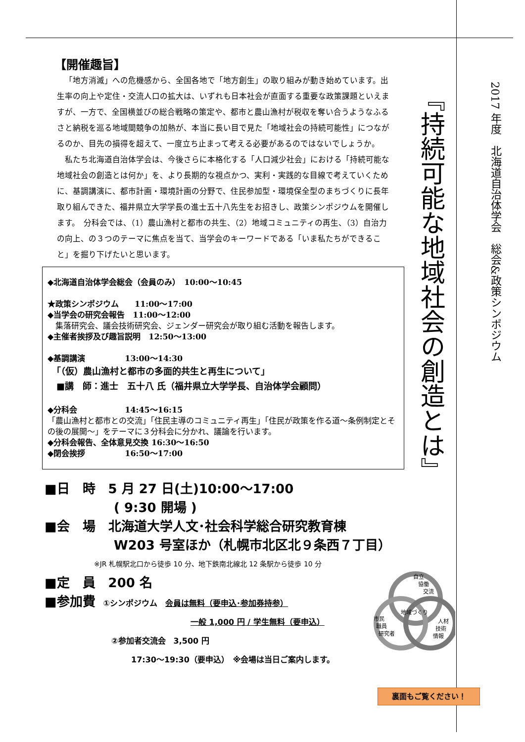【開催趣旨】
「地方消滅」への危機感から、全国各地で「地方創生」の取り組みが動き始めています。出生率の向上や定住・交流人口の拡大は、いずれも日本社会が直面する重要な政策課題といえますが、一方で、全国横並びの総合戦略の策定や、都市と農山漁村が税収を奪い合うようなふるさと納税を巡る地域間競争の加熱が、本当に長い目で見た「地域社会の持続可能性」につながるのか、目先の損得を超えて、一度立ち止まって考える必要があるのではないでしょうか。
私たち北海道自治体学会は、今後さらに本格化する「人口減少社会」における「持続可能な地域社会の創造とは何か」を、より長期的な視点かつ、実利・実践的な目線で考えていくために、基調講演に、都市計画・環境計画の分野で、住民参加型・環境保全型のまちづくりに長年取り組んできた、福井県立大学学長の進士五十八先生をお招きし、政策シンポジウムを開催します。　分科会では、（1）農山漁村と都市の共生、（2）地域コミュニティの再生、（3）自治力の向上、の３つのテーマに焦点を当て、当学会のキーワードである「いま私たちができること」を掘り下げたいと思います。
◆北海道自治体学会総会（会員のみ）　10:00～10:45
★政策シンポジウム　　11:00～17:00
◆当学会の研究会報告　11:00～12:00
　集落研究会、議会技術研究会、ジェンダー研究会が取り組む活動を報告します。
◆主催者挨拶及び趣旨説明　12:50～13:00
◆基調講演　　　　　13:00～14:30
　「（仮）農山漁村と都市の多面的共生と再生について」
　■講　師：進士　五十八 氏（福井県立大学学長、自治体学会顧問）
◆分科会　　　　　　14:45～16:15
「農山漁村と都市との交流」「住民主導のコミュニティ再生」「住民が政策を作る道～条例制定とその後の展開～」をテーマに３分科会に分かれ、議論を行います。
◆分科会報告、全体意見交換 16:30～16:50
◆閉会挨拶　　　　　16:50～17:00
■日　時　5 月 27 日(土)10:00～17:00
( 9:30 開場 )
■会　場　北海道大学人文･社会科学総合研究教育棟
W203 号室ほか（札幌市北区北９条西７丁目）
※JR 札幌駅北口から徒歩 10 分、地下鉄南北線北 12 条駅から徒歩 10 分
■定　員　200 名
■参加費　①シンポジウム　会員は無料（要申込･参加券持参）
一般 1,000 円 / 学生無料（要申込）
②参加者交流会　3,500 円
17:30～19:30（要申込）　※会場は当日ご案内します。
『持続可能な地域社会の創造とは』
2017 年度　北海道自治体学会　総会&政策シンポジウム
自立
協働
交流
地域づくり
市民
職員
研究者
人材
技術
情報
裏面もご覧ください！